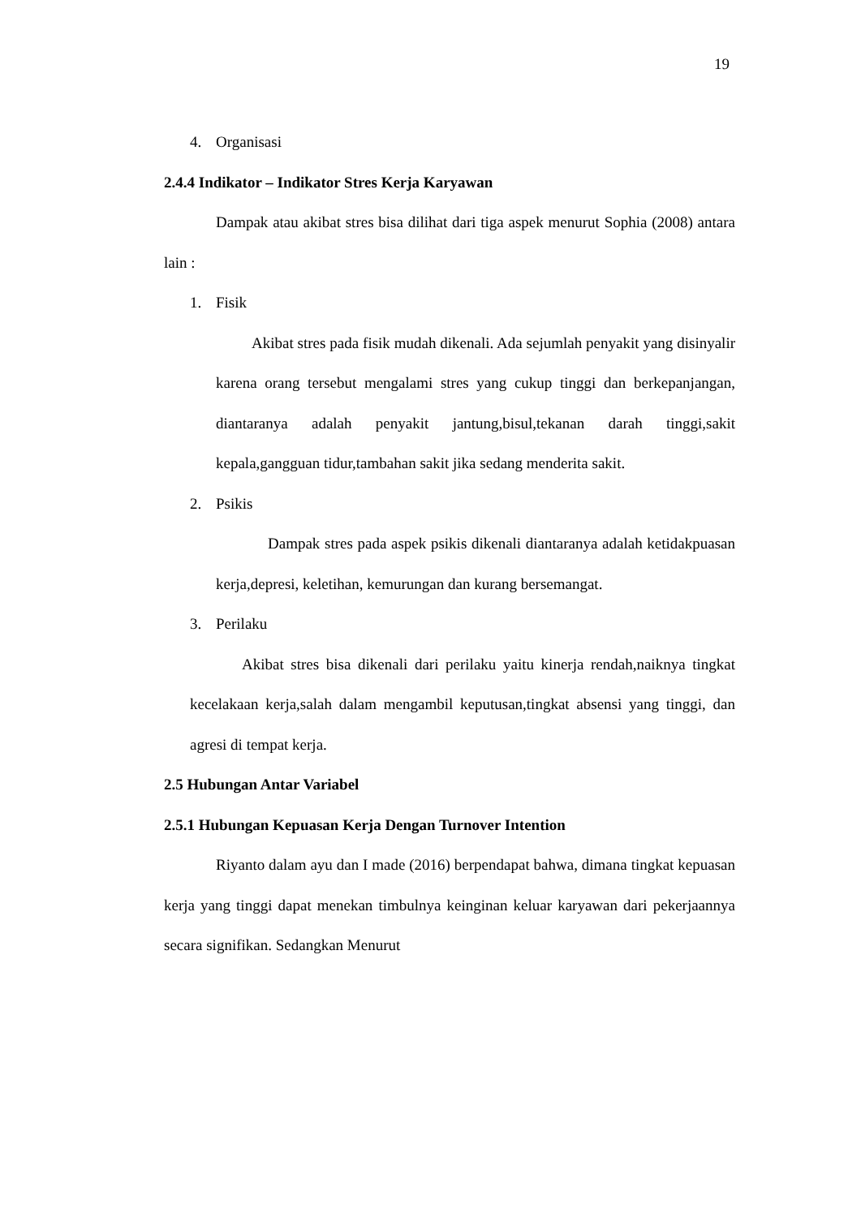19
4. Organisasi
2.4.4 Indikator – Indikator Stres Kerja Karyawan
Dampak atau akibat stres bisa dilihat dari tiga aspek menurut Sophia (2008) antara lain :
1. Fisik
Akibat stres pada fisik mudah dikenali. Ada sejumlah penyakit yang disinyalir karena orang tersebut mengalami stres yang cukup tinggi dan berkepanjangan, diantaranya adalah penyakit jantung,bisul,tekanan darah tinggi,sakit kepala,gangguan tidur,tambahan sakit jika sedang menderita sakit.
2. Psikis
Dampak stres pada aspek psikis dikenali diantaranya adalah ketidakpuasan kerja,depresi, keletihan, kemurungan dan kurang bersemangat.
3. Perilaku
Akibat stres bisa dikenali dari perilaku yaitu kinerja rendah,naiknya tingkat kecelakaan kerja,salah dalam mengambil keputusan,tingkat absensi yang tinggi, dan agresi di tempat kerja.
2.5 Hubungan Antar Variabel
2.5.1 Hubungan Kepuasan Kerja Dengan Turnover Intention
Riyanto dalam ayu dan I made (2016) berpendapat bahwa, dimana tingkat kepuasan kerja yang tinggi dapat menekan timbulnya keinginan keluar karyawan dari pekerjaannya secara signifikan. Sedangkan Menurut